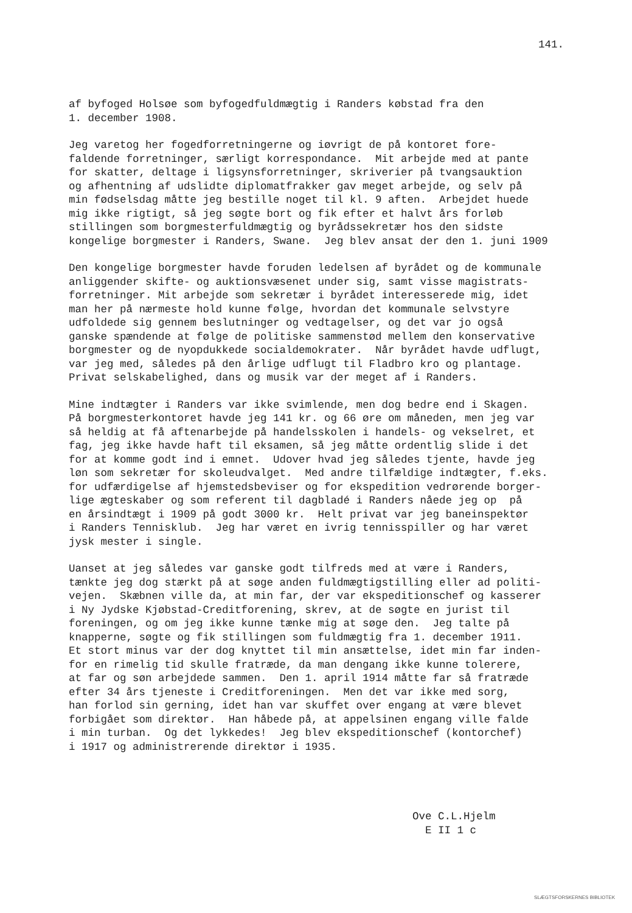141.
af byfoged Holsøe som byfogedfuldmægtig i Randers købstad fra den 1. december 1908.
Jeg varetog her fogedforretningerne og iøvrigt de på kontoret fore- faldende forretninger, særligt korrespondance. Mit arbejde med at pante for skatter, deltage i ligsynsforretninger, skriverier på tvangsauktion og afhentning af udslidte diplomatfrakker gav meget arbejde, og selv på min fødselsdag måtte jeg bestille noget til kl. 9 aften. Arbejdet huede mig ikke rigtigt, så jeg søgte bort og fik efter et halvt års forløb stillingen som borgmesterfuldmægtig og byrådssekretær hos den sidste kongelige borgmester i Randers, Swane. Jeg blev ansat der den 1. juni 1909
Den kongelige borgmester havde foruden ledelsen af byrådet og de kommunale anliggender skifte- og auktionsvæsenet under sig, samt visse magistrats- forretninger. Mit arbejde som sekretær i byrådet interesserede mig, idet man her på nærmeste hold kunne følge, hvordan det kommunale selvstyre udfoldede sig gennem beslutninger og vedtagelser, og det var jo også ganske spændende at følge de politiske sammenstød mellem den konservative borgmester og de nyopdukkede socialdemokrater. Når byrådet havde udflugt, var jeg med, således på den årlige udflugt til Fladbro kro og plantage. Privat selskabelighed, dans og musik var der meget af i Randers.
Mine indtægter i Randers var ikke svimlende, men dog bedre end i Skagen. På borgmesterkontoret havde jeg 141 kr. og 66 øre om måneden, men jeg var så heldig at få aftenarbejde på handelsskolen i handels- og vekselret, et fag, jeg ikke havde haft til eksamen, så jeg måtte ordentlig slide i det for at komme godt ind i emnet. Udover hvad jeg således tjente, havde jeg løn som sekretær for skoleudvalget. Med andre tilfældige indtægter, f.eks. for udfærdigelse af hjemstedsbeviser og for ekspedition vedrørende borger- lige ægteskaber og som referent til dagbladé i Randers nåede jeg op på en årsindtægt i 1909 på godt 3000 kr. Helt privat var jeg baneinspektør i Randers Tennisklub. Jeg har været en ivrig tennisspiller og har været jysk mester i single.
Uanset at jeg således var ganske godt tilfreds med at være i Randers, tænkte jeg dog stærkt på at søge anden fuldmægtigstilling eller ad politi- vejen. Skæbnen ville da, at min far, der var ekspeditionschef og kasserer i Ny Jydske Kjøbstad-Creditforening, skrev, at de søgte en jurist til foreningen, og om jeg ikke kunne tænke mig at søge den. Jeg talte på knapperne, søgte og fik stillingen som fuldmægtig fra 1. december 1911. Et stort minus var der dog knyttet til min ansættelse, idet min far inden- for en rimelig tid skulle fratræde, da man dengang ikke kunne tolerere, at far og søn arbejdede sammen. Den 1. april 1914 måtte far så fratræde efter 34 års tjeneste i Creditforeningen. Men det var ikke med sorg, han forlod sin gerning, idet han var skuffet over engang at være blevet forbigået som direktør. Han håbede på, at appelsinen engang ville falde i min turban. Og det lykkedes! Jeg blev ekspeditionschef (kontorchef) i 1917 og administrerende direktør i 1935.
Ove C.L.Hjelm E II 1 c
SLÆGTSFORSKERNES BIBLIOTEK